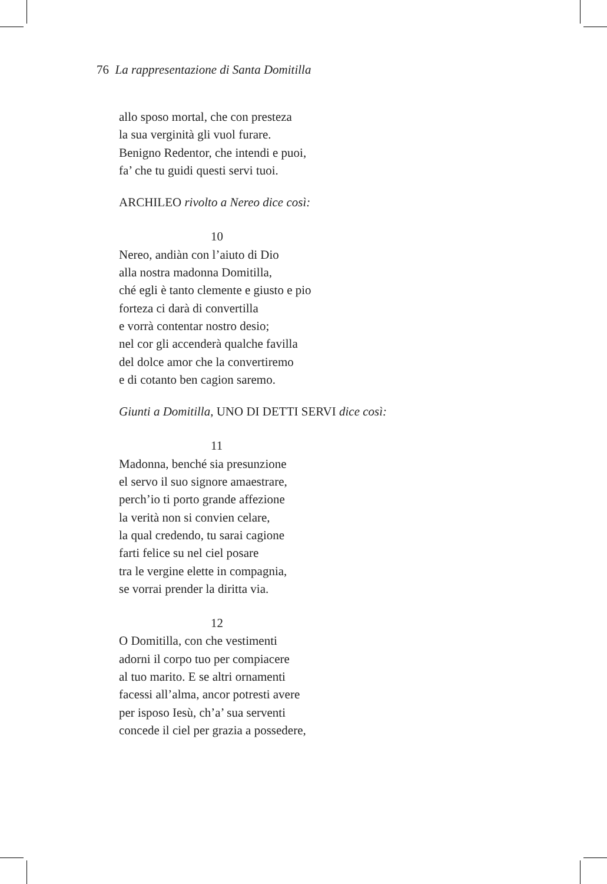76 La rappresentazione di Santa Domitilla
allo sposo mortal, che con presteza
la sua verginità gli vuol furare.
Benigno Redentor, che intendi e puoi,
fa’ che tu guidi questi servi tuoi.
ARCHILEO rivolto a Nereo dice così:
10
Nereo, andiàn con l’aiuto di Dio
alla nostra madonna Domitilla,
ché egli è tanto clemente e giusto e pio
forteza ci darà di convertilla
e vorrà contentar nostro desio;
nel cor gli accenderà qualche favilla
del dolce amor che la convertiremo
e di cotanto ben cagion saremo.
Giunti a Domitilla, UNO DI DETTI SERVI dice così:
11
Madonna, benché sia presunzione
el servo il suo signore amaestrare,
perch’io ti porto grande affezione
la verità non si convien celare,
la qual credendo, tu sarai cagione
farti felice su nel ciel posare
tra le vergine elette in compagnia,
se vorrai prender la diritta via.
12
O Domitilla, con che vestimenti
adorni il corpo tuo per compiacere
al tuo marito. E se altri ornamenti
facessi all’alma, ancor potresti avere
per isposo Iesù, ch’a’ sua serventi
concede il ciel per grazia a possedere,